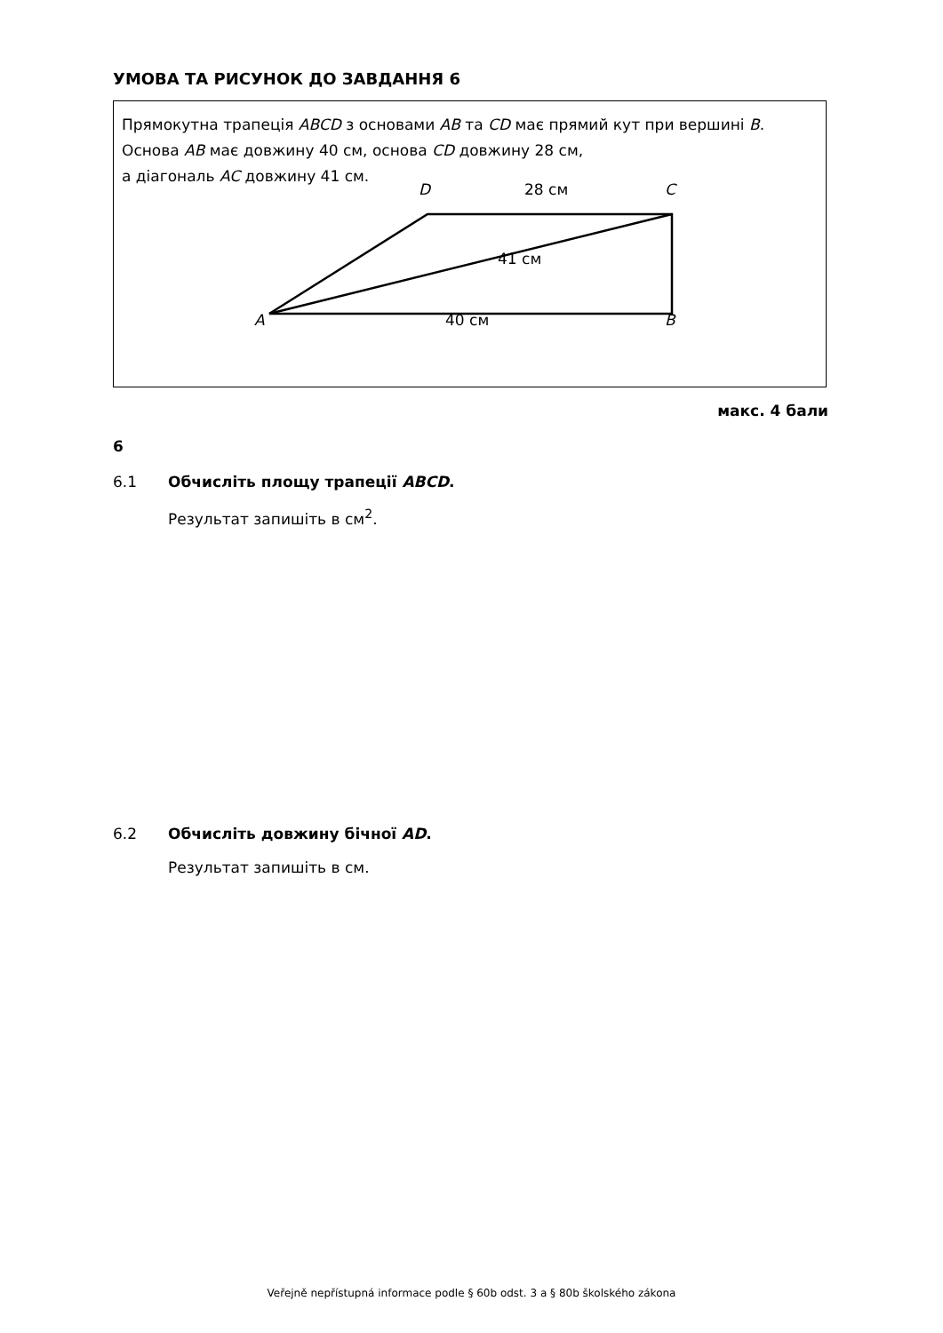УМОВА ТА РИСУНОК ДО ЗАВДАННЯ 6
Прямокутна трапеція ABCD з основами AB та CD має прямий кут при вершині B.
Основа AB має довжину 40 см, основа CD довжину 28 см,
а діагональ AC довжину 41 см.
D 28 см C
41 см
A 40 см B
макс. 4 бали
6
6.1 Обчисліть площу трапеції ABCD.
Результат запишіть в см<sup>2</sup>.
6.2 Обчисліть довжину бічної AD.
Результат запишіть в см.
Veřejně nepřístupná informace podle § 60b odst. 3 a § 80b školského zákona